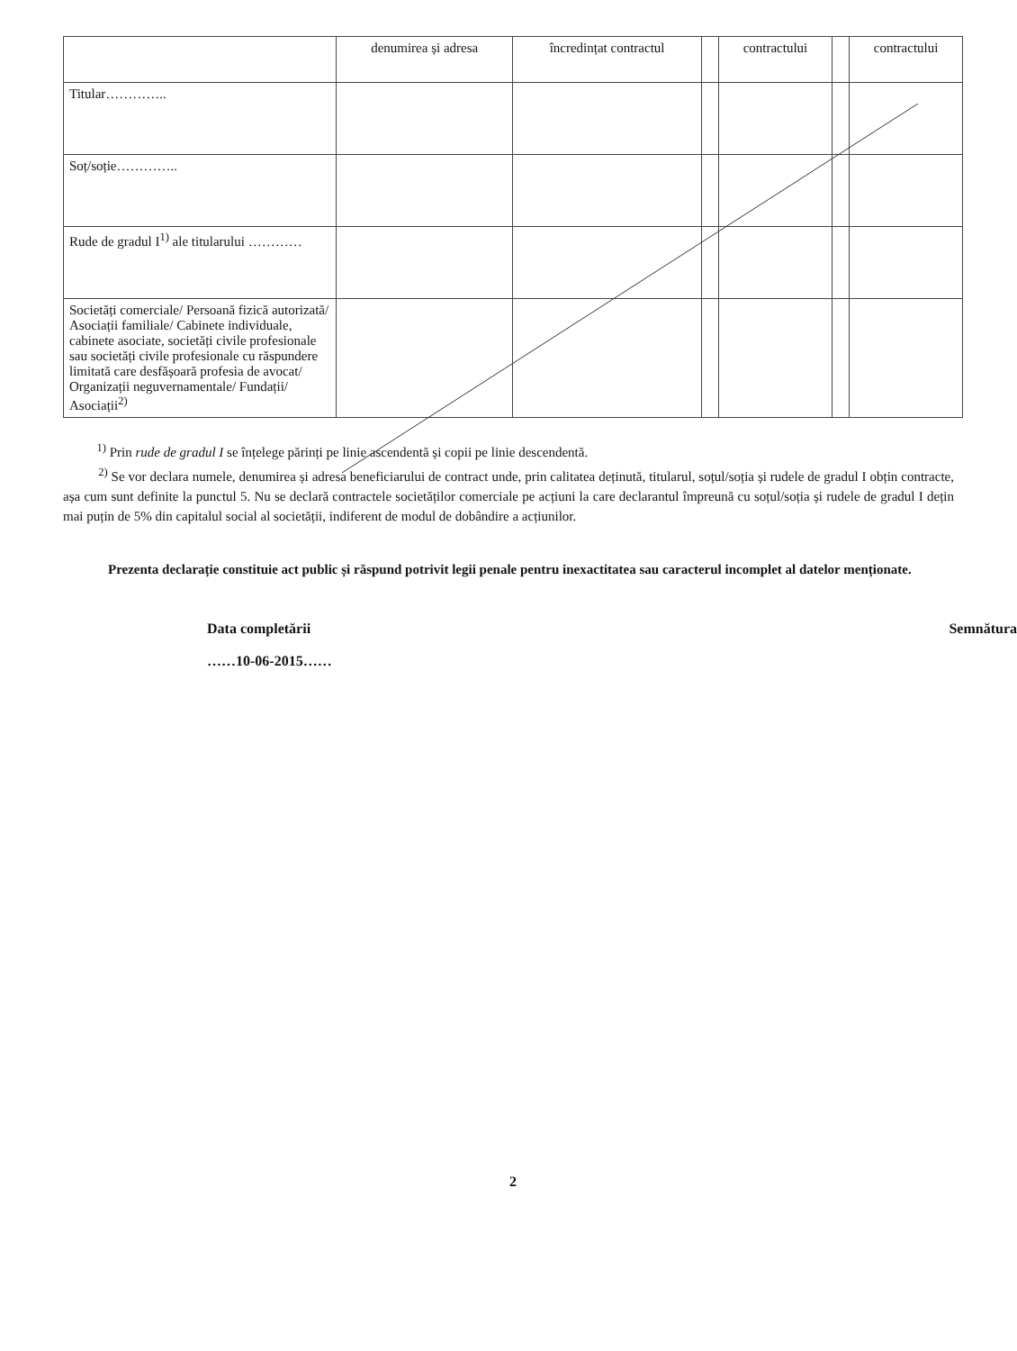| | denumirea și adresa | încredințat contractul | | contractului | | contractului |
| --- | --- | --- | --- | --- | --- | --- |
| Titular………….. | | | | | | |
| Soț/soție………….. | | | | | | |
| Rude de gradul I<sup>1)</sup> ale titularului ………… | | | | | | |
| Societăți comerciale/ Persoană fizică autorizată/ Asociații familiale/ Cabinete individuale, cabinete asociate, societăți civile profesionale sau societăți civile profesionale cu răspundere limitată care desfășoară profesia de avocat/ Organizații neguvernamentale/ Fundații/ Asociații<sup>2)</sup> | | | | | | |
<sup>1)</sup> Prin rude de gradul I se înțelege părinți pe linie ascendentă și copii pe linie descendentă.
<sup>2)</sup> Se vor declara numele, denumirea și adresa beneficiarului de contract unde, prin calitatea deținută, titularul, soțul/soția și rudele de gradul I obțin contracte, așa cum sunt definite la punctul 5. Nu se declară contractele societăților comerciale pe acțiuni la care declarantul împreună cu soțul/soția și rudele de gradul I dețin mai puțin de 5% din capitalul social al societății, indiferent de modul de dobândire a acțiunilor.
Prezenta declarație constituie act public și răspund potrivit legii penale pentru inexactitatea sau caracterul incomplet al datelor menționate.
Data completării
……10-06-2015……
Semnătura
2